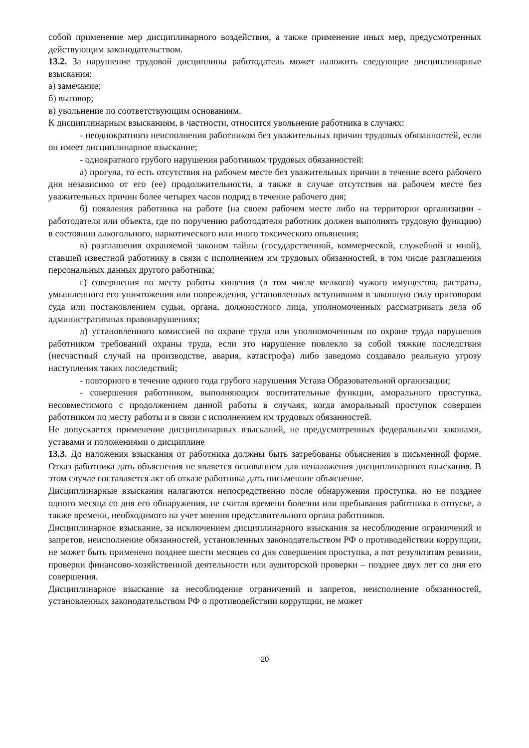собой применение мер дисциплинарного воздействия, а также применение иных мер, предусмотренных действующим законодательством.
13.2. За нарушение трудовой дисциплины работодатель может наложить следующие дисциплинарные взыскания:
а) замечание;
б) выговор;
в) увольнение по соответствующим основаниям.
К дисциплинарным взысканиям, в частности, относится увольнение работника в случаях:
- неоднократного неисполнения работником без уважительных причин трудовых обязанностей, если он имеет дисциплинарное взыскание;
- однократного грубого нарушения работником трудовых обязанностей:
а) прогула, то есть отсутствия на рабочем месте без уважительных причин в течение всего рабочего дня независимо от его (ее) продолжительности, а также в случае отсутствия на рабочем месте без уважительных причин более четырех часов подряд в течение рабочего дня;
б) появления работника на работе (на своем рабочем месте либо на территории организации - работодателя или объекта, где по поручению работодателя работник должен выполнять трудовую функцию) в состоянии алкогольного, наркотического или иного токсического опьянения;
в) разглашения охраняемой законом тайны (государственной, коммерческой, служебной и иной), ставшей известной работнику в связи с исполнением им трудовых обязанностей, в том числе разглашения персональных данных другого работника;
г) совершения по месту работы хищения (в том числе мелкого) чужого имущества, растраты, умышленного его уничтожения или повреждения, установленных вступившим в законную силу приговором суда или постановлением судьи, органа, должностного лица, уполномоченных рассматривать дела об административных правонарушениях;
д) установленного комиссией по охране труда или уполномоченным по охране труда нарушения работником требований охраны труда, если это нарушение повлекло за собой тяжкие последствия (несчастный случай на производстве, авария, катастрофа) либо заведомо создавало реальную угрозу наступления таких последствий;
- повторного в течение одного года грубого нарушения Устава Образовательной организации;
- совершения работником, выполняющим воспитательные функции, аморального проступка, несовместимого с продолжением данной работы в случаях, когда аморальный проступок совершен работником по месту работы и в связи с исполнением им трудовых обязанностей.
Не допускается применение дисциплинарных взысканий, не предусмотренных федеральными законами, уставами и положениями о дисциплине
13.3. До наложения взыскания от работника должны быть затребованы объяснения в письменной форме. Отказ работника дать объяснения не является основанием для неналожения дисциплинарного взыскания. В этом случае составляется акт об отказе работника дать письменное объяснение.
Дисциплинарные взыскания налагаются непосредственно после обнаружения проступка, но не позднее одного месяца со дня его обнаружения, не считая времени болезни или пребывания работника в отпуске, а также времени, необходимого на учет мнения представительного органа работников.
Дисциплинарное взыскание, за исключением дисциплинарного взыскания за несоблюдение ограничений и запретов, неисполнение обязанностей, установленных законодательством РФ о противодействии коррупции, не может быть применено позднее шести месяцев со дня совершения проступка, а пот результатам ревизии, проверки финансово-хозяйственной деятельности или аудиторской проверки – позднее двух лет со дня его совершения.
Дисциплинарное взыскание за несоблюдение ограничений и запретов, неисполнение обязанностей, установленных законодательством РФ о противодействии коррупции, не может
20